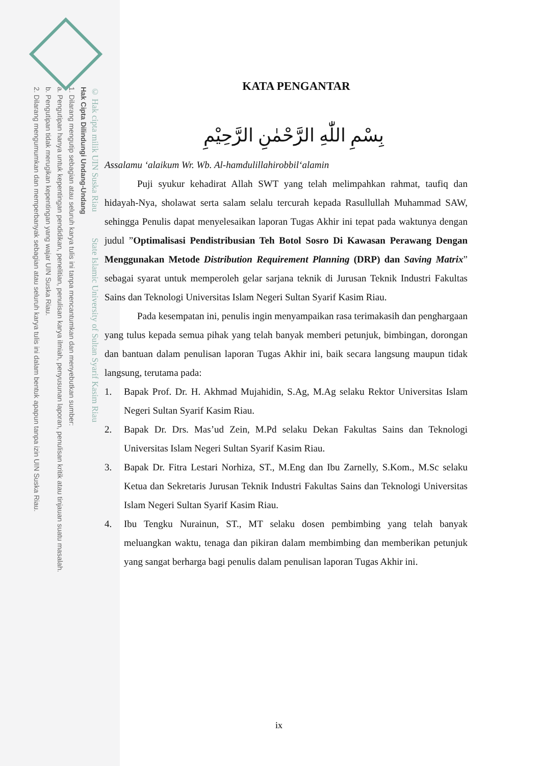© Hak cipta milik UIN Suska Riau State Islamic University of Sultan Syarif Kasim Riau
Hak Cipta Dilindungi Undang-Undang
1. Dilarang mengutip sebagian atau seluruh karya tulis ini tanpa mencantumkan dan menyebutkan sumber:
a. Pengutipan hanya untuk kepentingan pendidikan, penelitian, penulisan karya ilmiah, penyusunan laporan, penulisan kritik atau tinjauan suatu masalah.
b. Pengutipan tidak merugikan kepentingan yang wajar UIN Suska Riau.
2. Dilarang mengumumkan dan memperbanyak sebagian atau seluruh karya tulis ini dalam bentuk apapun tanpa izin UIN Suska Riau.
KATA PENGANTAR
بِسْمِ اللّٰهِ الرَّحْمٰنِ الرَّحِيْمِ
Assalamu ‘alaikum Wr. Wb. Al-hamdulillahirobbil‘alamin
Puji syukur kehadirat Allah SWT yang telah melimpahkan rahmat, taufiq dan hidayah-Nya, sholawat serta salam selalu tercurah kepada Rasullullah Muhammad SAW, sehingga Penulis dapat menyelesaikan laporan Tugas Akhir ini tepat pada waktunya dengan judul ”Optimalisasi Pendistribusian Teh Botol Sosro Di Kawasan Perawang Dengan Menggunakan Metode Distribution Requirement Planning (DRP) dan Saving Matrix” sebagai syarat untuk memperoleh gelar sarjana teknik di Jurusan Teknik Industri Fakultas Sains dan Teknologi Universitas Islam Negeri Sultan Syarif Kasim Riau.
Pada kesempatan ini, penulis ingin menyampaikan rasa terimakasih dan penghargaan yang tulus kepada semua pihak yang telah banyak memberi petunjuk, bimbingan, dorongan dan bantuan dalam penulisan laporan Tugas Akhir ini, baik secara langsung maupun tidak langsung, terutama pada:
1. Bapak Prof. Dr. H. Akhmad Mujahidin, S.Ag, M.Ag selaku Rektor Universitas Islam Negeri Sultan Syarif Kasim Riau.
2. Bapak Dr. Drs. Mas’ud Zein, M.Pd selaku Dekan Fakultas Sains dan Teknologi Universitas Islam Negeri Sultan Syarif Kasim Riau.
3. Bapak Dr. Fitra Lestari Norhiza, ST., M.Eng dan Ibu Zarnelly, S.Kom., M.Sc selaku Ketua dan Sekretaris Jurusan Teknik Industri Fakultas Sains dan Teknologi Universitas Islam Negeri Sultan Syarif Kasim Riau.
4. Ibu Tengku Nurainun, ST., MT selaku dosen pembimbing yang telah banyak meluangkan waktu, tenaga dan pikiran dalam membimbing dan memberikan petunjuk yang sangat berharga bagi penulis dalam penulisan laporan Tugas Akhir ini.
ix